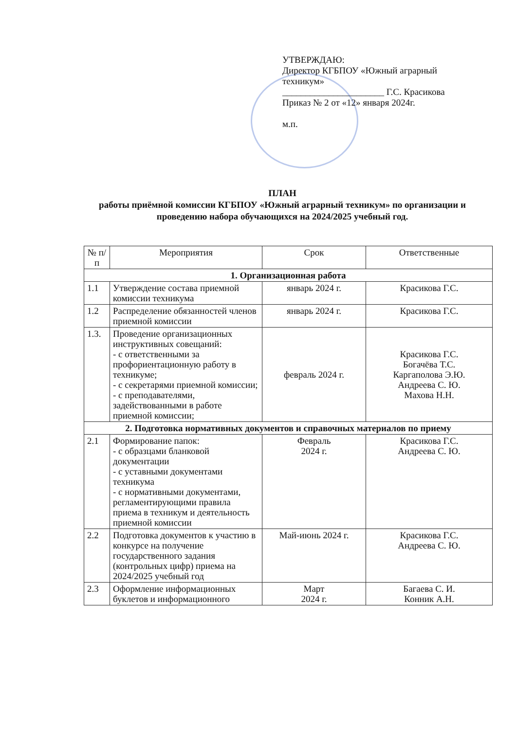УТВЕРЖДАЮ:
Директор КГБПОУ «Южный аграрный техникум»
______________________ Г.С. Красикова
Приказ № 2 от «12» января 2024г.
м.п.
ПЛАН
работы приёмной комиссии КГБПОУ «Южный аграрный техникум» по организации и проведению набора обучающихся на 2024/2025 учебный год.
| № п/п | Мероприятия | Срок | Ответственные |
| --- | --- | --- | --- |
| 1. Организационная работа | | | |
| 1.1 | Утверждение состава приемной комиссии техникума | январь 2024 г. | Красикова Г.С. |
| 1.2 | Распределение обязанностей членов приемной комиссии | январь 2024 г. | Красикова Г.С. |
| 1.3. | Проведение организационных инструктивных совещаний: - с ответственными за профориентационную работу в техникуме; - с секретарями приемной комиссии; - с преподавателями, задействованными в работе приемной комиссии; | февраль 2024 г. | Красикова Г.С. Богачёва Т.С. Каргаполова Э.Ю. Андреева С. Ю. Махова Н.Н. |
| 2. Подготовка нормативных документов и справочных материалов по приему | | | |
| 2.1 | Формирование папок: - с образцами бланковой документации - с уставными документами техникума - с нормативными документами, регламентирующими правила приема в техникум и деятельность приемной комиссии | Февраль 2024 г. | Красикова Г.С. Андреева С. Ю. |
| 2.2 | Подготовка документов к участию в конкурсе на получение государственного задания (контрольных цифр) приема на 2024/2025 учебный год | Май-июнь 2024 г. | Красикова Г.С. Андреева С. Ю. |
| 2.3 | Оформление информационных буклетов и информационного | Март 2024 г. | Багаева С. И. Конник А.Н. |